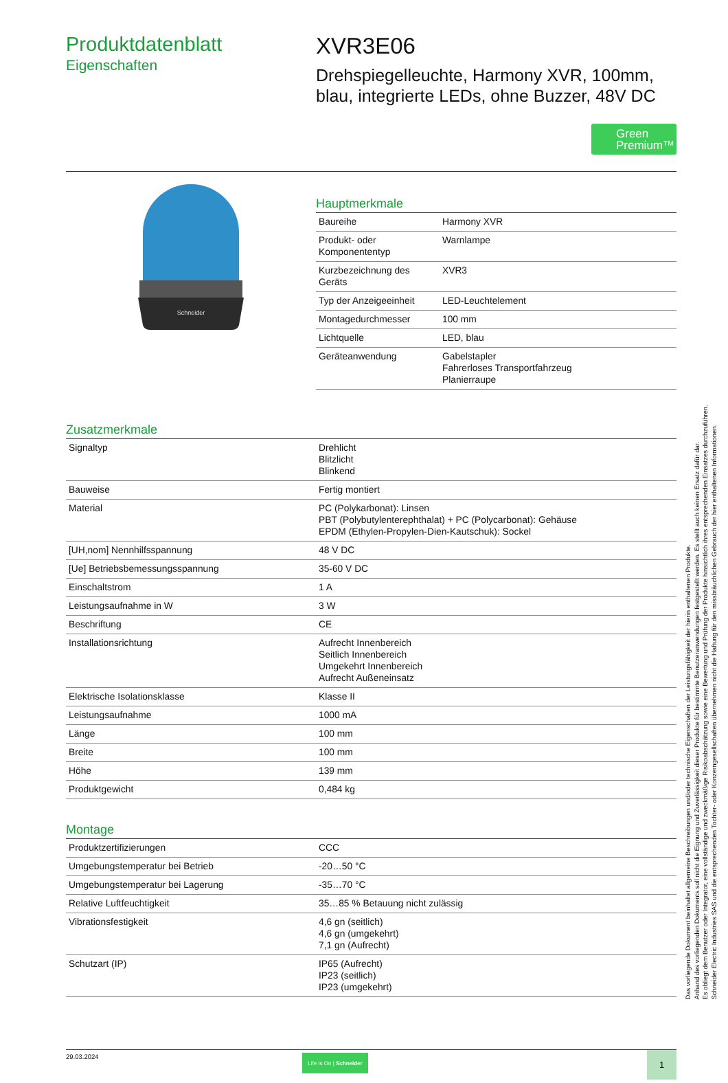Produktdatenblatt
Eigenschaften
XVR3E06
Drehspiegelleuchte, Harmony XVR, 100mm, blau, integrierte LEDs, ohne Buzzer, 48V DC
Green
Premium™
Schneider
Hauptmerkmale
| Baureihe | Harmony XVR |
| Produkt- oder Komponententyp | Warnlampe |
| Kurzbezeichnung des Geräts | XVR3 |
| Typ der Anzeigeeinheit | LED-Leuchtelement |
| Montagedurchmesser | 100 mm |
| Lichtquelle | LED, blau |
| Geräteanwendung | Gabelstapler Fahrerloses Transportfahrzeug Planierraupe |
Zusatzmerkmale
| Signaltyp | Drehlicht Blitzlicht Blinkend |
| Bauweise | Fertig montiert |
| Material | PC (Polykarbonat): Linsen PBT (Polybutylenterephthalat) + PC (Polycarbonat): Gehäuse EPDM (Ethylen-Propylen-Dien-Kautschuk): Sockel |
| [UH,nom] Nennhilfsspannung | 48 V DC |
| [Ue] Betriebsbemessungsspannung | 35-60 V DC |
| Einschaltstrom | 1 A |
| Leistungsaufnahme in W | 3 W |
| Beschriftung | CE |
| Installationsrichtung | Aufrecht Innenbereich Seitlich Innenbereich Umgekehrt Innenbereich Aufrecht Außeneinsatz |
| Elektrische Isolationsklasse | Klasse II |
| Leistungsaufnahme | 1000 mA |
| Länge | 100 mm |
| Breite | 100 mm |
| Höhe | 139 mm |
| Produktgewicht | 0,484 kg |
Montage
| Produktzertifizierungen | CCC |
| Umgebungstemperatur bei Betrieb | -20…50 °C |
| Umgebungstemperatur bei Lagerung | -35…70 °C |
| Relative Luftfeuchtigkeit | 35…85 % Betauung nicht zulässig |
| Vibrationsfestigkeit | 4,6 gn (seitlich) 4,6 gn (umgekehrt) 7,1 gn (Aufrecht) |
| Schutzart (IP) | IP65 (Aufrecht) IP23 (seitlich) IP23 (umgekehrt) |
29.03.2024
Life Is On | Schneider
1
Das vorliegende Dokument beinhaltet allgemeine Beschreibungen und/oder technische Eigenschaften der Leistungsfähigkeit der hierin enthaltenen Produkte.
Anhand des vorliegenden Dokuments soll nicht die Eignung und Zuverlässigkeit dieser Produkte für bestimmte Benutzeranwendungen festgestellt werden. Es stellt auch keinen Ersatz dafür dar.
Es obliegt dem Benutzer oder Integrator, eine vollständige und zweckmäßige Risikoabschätzung sowie eine Bewertung und Prüfung der Produkte hinsichtlich ihres entsprechenden Einsatzes durchzuführen.
Schneider Electric Industries SAS und die entsprechenden Tochter- oder Konzerngesellschaften übernehmen nicht die Haftung für den missbräuchlichen Gebrauch der hier enthaltenen Informationen.